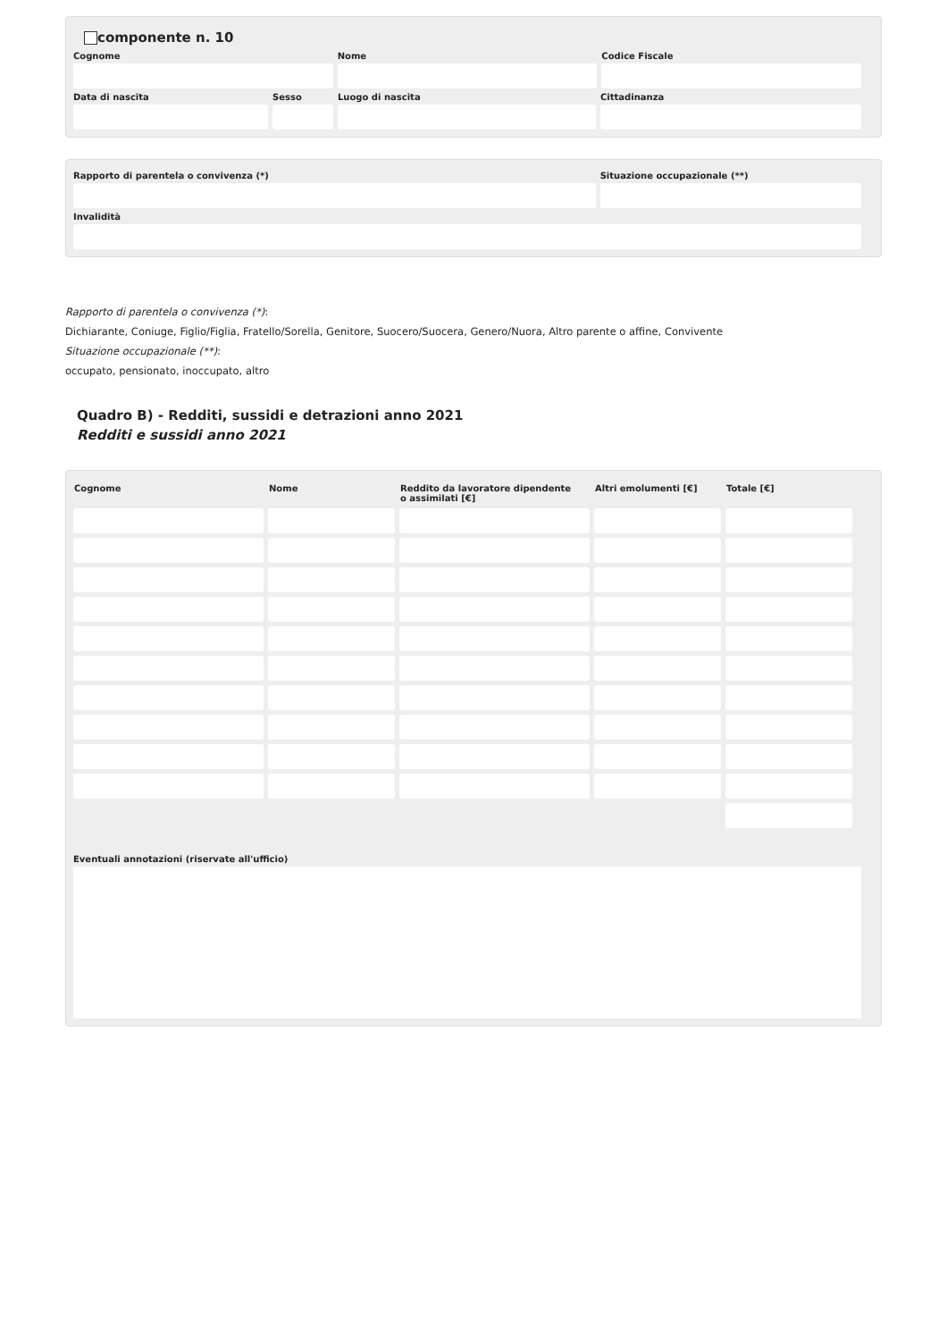componente n. 10
Cognome Nome Codice Fiscale
Data di nascita Sesso Luogo di nascita Cittadinanza
Rapporto di parentela o convivenza (*)
Situazione occupazionale (**)
Invalidità
Rapporto di parentela o convivenza (*):
Dichiarante, Coniuge, Figlio/Figlia, Fratello/Sorella, Genitore, Suocero/Suocera, Genero/Nuora, Altro parente o affine, Convivente
Situazione occupazionale (**):
occupato, pensionato, inoccupato, altro
Quadro B) - Redditi, sussidi e detrazioni anno 2021
Redditi e sussidi anno 2021
| Cognome | Nome | Reddito da lavoratore dipendente o assimilati [€] | Altri emolumenti [€] | Totale [€] |
| --- | --- | --- | --- | --- |
Eventuali annotazioni (riservate all'ufficio)